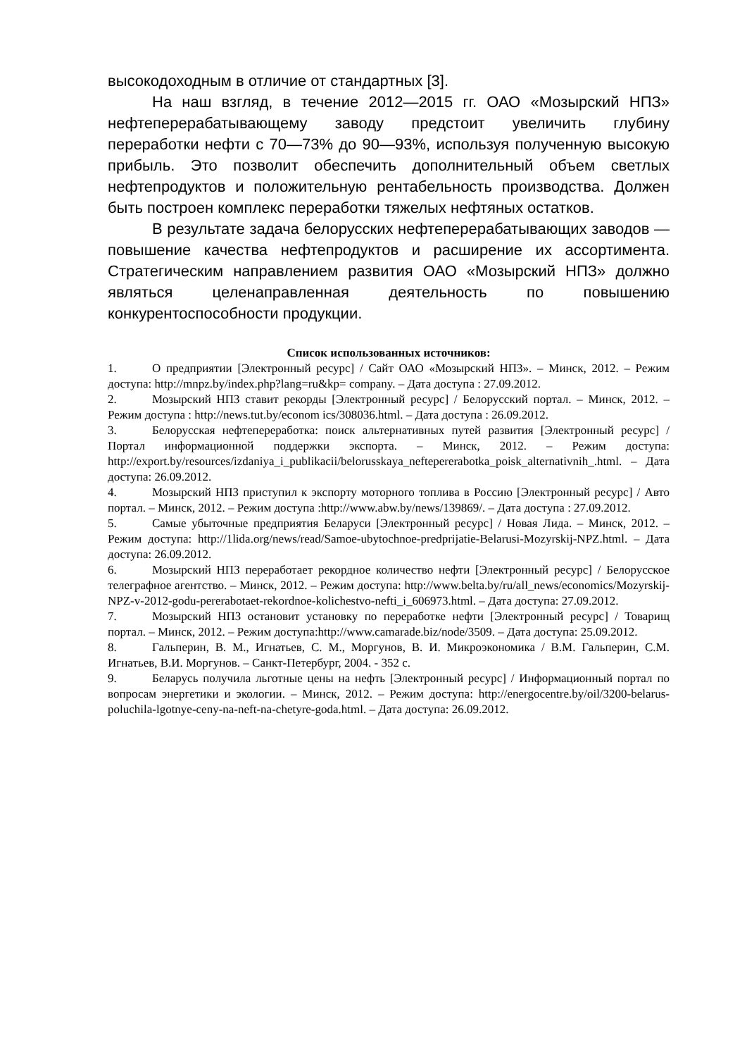высокодоходным в отличие от стандартных [3].
На наш взгляд, в течение 2012—2015 гг. ОАО «Мозырский НПЗ» нефтеперерабатывающему заводу предстоит увеличить глубину переработки нефти с 70—73% до 90—93%, используя полученную высокую прибыль. Это позволит обеспечить дополнительный объем светлых нефтепродуктов и положительную рентабельность производства. Должен быть построен комплекс переработки тяжелых нефтяных остатков.
В результате задача белорусских нефтеперерабатывающих заводов — повышение качества нефтепродуктов и расширение их ассортимента. Стратегическим направлением развития ОАО «Мозырский НПЗ» должно являться целенаправленная деятельность по повышению конкурентоспособности продукции.
Список использованных источников:
1. О предприятии [Электронный ресурс] / Сайт ОАО «Мозырский НПЗ». – Минск, 2012. – Режим доступа: http://mnpz.by/index.php?lang=ru&kp= company. – Дата доступа : 27.09.2012.
2. Мозырский НПЗ ставит рекорды [Электронный ресурс] / Белорусский портал. – Минск, 2012. – Режим доступа : http://news.tut.by/econom ics/308036.html. – Дата доступа : 26.09.2012.
3. Белорусская нефтепереработка: поиск альтернативных путей развития [Электронный ресурс] / Портал информационной поддержки экспорта. – Минск, 2012. – Режим доступа: http://export.by/resources/izdaniya_i_publikacii/belorusskaya_neftepererabotka_poisk_alternativnih_.html. – Дата доступа: 26.09.2012.
4. Мозырский НПЗ приступил к экспорту моторного топлива в Россию [Электронный ресурс] / Авто портал. – Минск, 2012. – Режим доступа :http://www.abw.by/news/139869/. – Дата доступа : 27.09.2012.
5. Самые убыточные предприятия Беларуси [Электронный ресурс] / Новая Лида. – Минск, 2012. – Режим доступа: http://1lida.org/news/read/Samoe-ubytochnoe-predprijatie-Belarusi-Mozyrskij-NPZ.html. – Дата доступа: 26.09.2012.
6. Мозырский НПЗ переработает рекордное количество нефти [Электронный ресурс] / Белорусское телеграфное агентство. – Минск, 2012. – Режим доступа: http://www.belta.by/ru/all_news/economics/Mozyrskij-NPZ-v-2012-godu-pererabotaet-rekordnoe-kolichestvo-nefti_i_606973.html. – Дата доступа: 27.09.2012.
7. Мозырский НПЗ остановит установку по переработке нефти [Электронный ресурс] / Товарищ портал. – Минск, 2012. – Режим доступа:http://www.camarade.biz/node/3509. – Дата доступа: 25.09.2012.
8. Гальперин, В. М., Игнатьев, С. М., Моргунов, В. И. Микроэкономика / В.М. Гальперин, С.М. Игнатьев, В.И. Моргунов. – Санкт-Петербург, 2004. - 352 с.
9. Беларусь получила льготные цены на нефть [Электронный ресурс] / Информационный портал по вопросам энергетики и экологии. – Минск, 2012. – Режим доступа: http://energocentre.by/oil/3200-belarus-poluchila-lgotnye-ceny-na-neft-na-chetyre-goda.html. – Дата доступа: 26.09.2012.